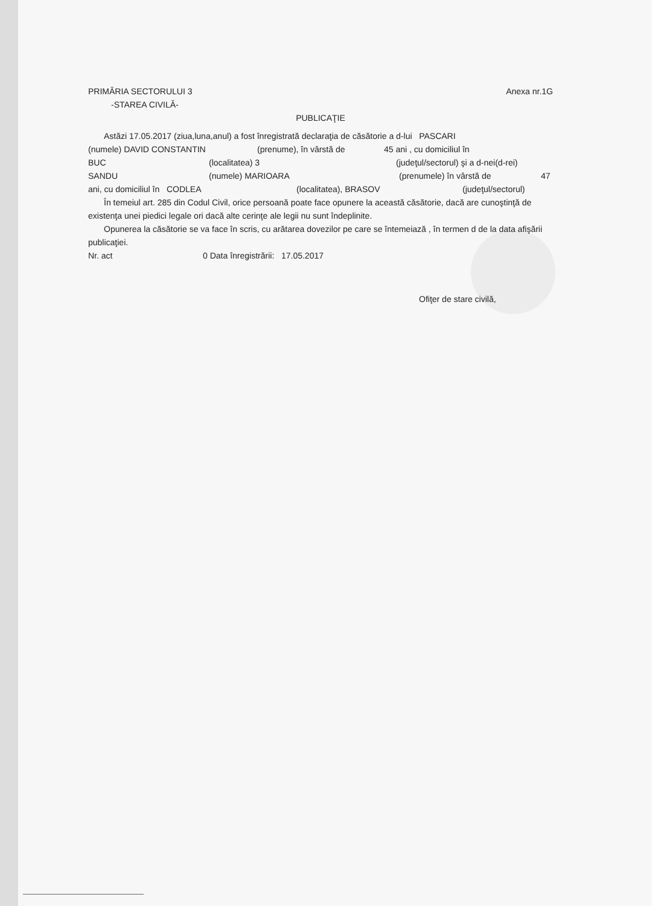PRIMĂRIA SECTORULUI 3 Anexa nr.1G
-STAREA CIVILĂ-
PUBLICAŢIE
Astăzi 17.05.2017 (ziua,luna,anul) a fost înregistrată declaraţia de căsătorie a d-lui PASCARI
(numele) DAVID CONSTANTIN (prenume), în vârstă de 45 ani , cu domiciliul în
BUC (localitatea) 3 (judeţul/sectorul) şi a d-nei(d-rei)
SANDU (numele) MARIOARA (prenumele) în vârstă de 47
ani, cu domiciliul în CODLEA (localitatea), BRASOV (judeţul/sectorul)
În temeiul art. 285 din Codul Civil, orice persoană poate face opunere la această căsătorie, dacă are cunoştinţă de existenţa unei piedici legale ori dacă alte cerinţe ale legii nu sunt îndeplinite.
Opunerea la căsătorie se va face în scris, cu arătarea dovezilor pe care se întemeiază , în termen d de la data afişării publicaţiei.
Nr. act 0 Data înregistrării: 17.05.2017
Ofiţer de stare civilă,